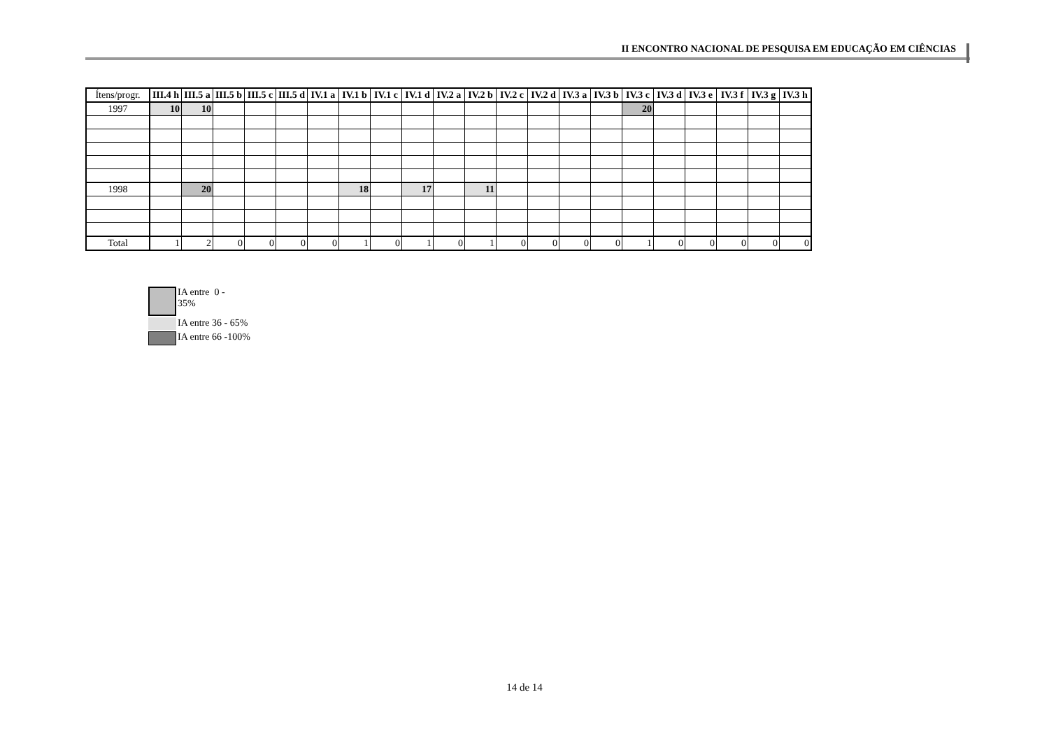II ENCONTRO NACIONAL DE PESQUISA EM EDUCAÇÃO EM CIÊNCIAS
| Ítens/progr. | III.4 h | III.5 a | III.5 b | III.5 c | III.5 d | IV.1 a | IV.1 b | IV.1 c | IV.1 d | IV.2 a | IV.2 b | IV.2 c | IV.2 d | IV.3 a | IV.3 b | IV.3 c | IV.3 d | IV.3 e | IV.3 f | IV.3 g | IV.3 h |
| --- | --- | --- | --- | --- | --- | --- | --- | --- | --- | --- | --- | --- | --- | --- | --- | --- | --- | --- | --- | --- | --- |
| 1997 | 10 | 10 | | | | | | | | | | | | | | 20 | | | | | |
| 1998 | | 20 | | | | | 18 | | 17 | | 11 | | | | | | | | | | |
| Total | 1 | 2 | 0 | 0 | 0 | 0 | 1 | 0 | 1 | 0 | 1 | 0 | 0 | 0 | 0 | 1 | 0 | 0 | 0 | 0 | 0 |
IA entre 0 -
35%
IA entre 36 - 65%
IA entre 66 -100%
14 de 14